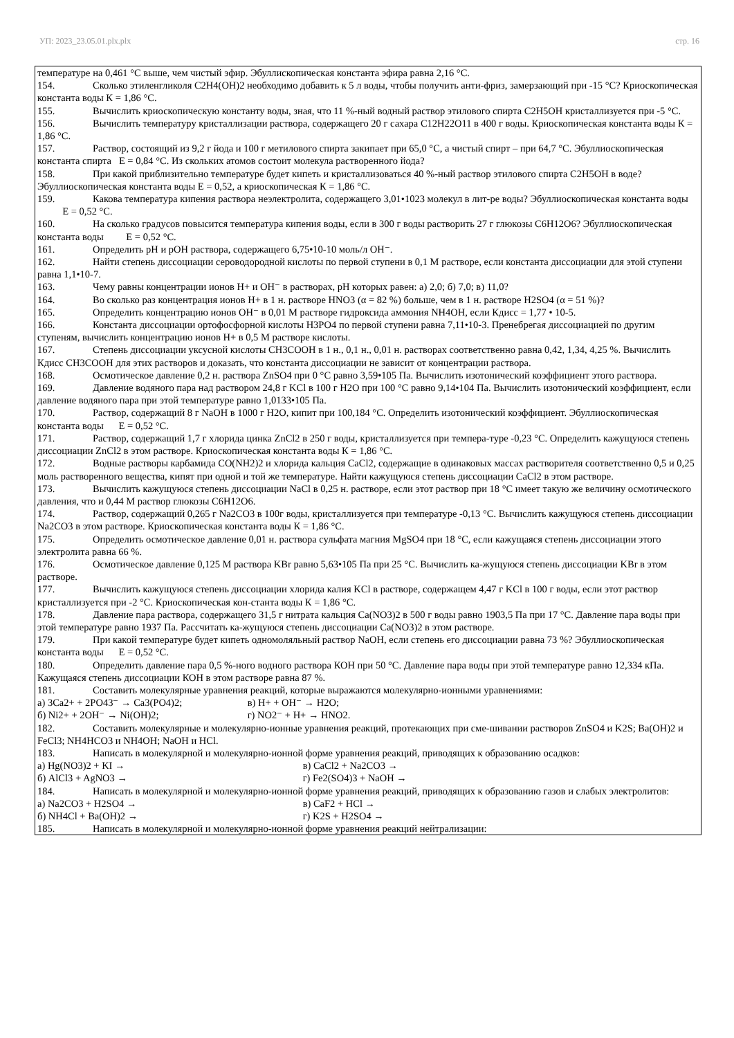УП: 2023_23.05.01.plx.plx стр. 16
температуре на 0,461 °С выше, чем чистый эфир. Эбуллископическая константа эфира равна 2,16 °С.
154. Сколько этиленгликоля С2Н4(ОН)2 необходимо добавить к 5 л воды, чтобы получить анти-фриз, замерзающий при -15 °С? Криоскопическая константа воды К = 1,86 °С.
155. Вычислить криоскопическую константу воды, зная, что 11 %-ный водный раствор этилового спирта С2Н5ОН кристаллизуется при -5 °С.
156. Вычислить температуру кристаллизации раствора, содержащего 20 г сахара С12Н22О11 в 400 г воды. Криоскопическая константа воды К = 1,86 °С.
157. Раствор, состоящий из 9,2 г йода и 100 г метилового спирта закипает при 65,0 °С, а чистый спирт – при 64,7 °С. Эбуллиоскопическая константа спирта Е = 0,84 °С. Из скольких атомов состоит молекула растворенного йода?
158. При какой приблизительно температуре будет кипеть и кристаллизоваться 40 %-ный раствор этилового спирта С2Н5ОН в воде? Эбуллиоскопическая константа воды Е = 0,52, а криоскопическая К = 1,86 °С.
159. Какова температура кипения раствора неэлектролита, содержащего 3,01•1023 молекул в лит-ре воды? Эбуллиоскопическая константа воды Е = 0,52 °С.
160. На сколько градусов повысится температура кипения воды, если в 300 г воды растворить 27 г глюкозы С6Н12О6? Эбуллиоскопическая константа воды Е = 0,52 °С.
161. Определить pH и pOH раствора, содержащего 6,75•10-10 моль/л ОН⁻.
162. Найти степень диссоциации сероводородной кислоты по первой ступени в 0,1 М растворе, если константа диссоциации для этой ступени равна 1,1•10-7.
163. Чему равны концентрации ионов Н+ и ОН⁻ в растворах, pH которых равен: а) 2,0; б) 7,0; в) 11,0?
164. Во сколько раз концентрация ионов Н+ в 1 н. растворе HNO3 (α = 82 %) больше, чем в 1 н. растворе H2SO4 (α = 51 %)?
165. Определить концентрацию ионов ОН⁻ в 0,01 М растворе гидроксида аммония NH4OH, если Кдисс = 1,77 • 10-5.
166. Константа диссоциации ортофосфорной кислоты Н3РО4 по первой ступени равна 7,11•10-3. Пренебрегая диссоциацией по другим ступеням, вычислить концентрацию ионов Н+ в 0,5 М растворе кислоты.
167. Степень диссоциации уксусной кислоты СН3СООН в 1 н., 0,1 н., 0,01 н. растворах соответственно равна 0,42, 1,34, 4,25 %. Вычислить Кдисс СН3СООН для этих растворов и доказать, что константа диссоциации не зависит от концентрации раствора.
168. Осмотическое давление 0,2 н. раствора ZnSO4 при 0 °С равно 3,59•105 Па. Вычислить изотонический коэффициент этого раствора.
169. Давление водяного пара над раствором 24,8 г KCl в 100 г Н2О при 100 °С равно 9,14•104 Па. Вычислить изотонический коэффициент, если давление водяного пара при этой температуре равно 1,0133•105 Па.
170. Раствор, содержащий 8 г NaOH в 1000 г Н2О, кипит при 100,184 °С. Определить изотонический коэффициент. Эбуллиоскопическая константа воды Е = 0,52 °С.
171. Раствор, содержащий 1,7 г хлорида цинка ZnCl2 в 250 г воды, кристаллизуется при темпера-туре -0,23 °С. Определить кажущуюся степень диссоциации ZnCl2 в этом растворе. Криоскопическая константа воды К = 1,86 °С.
172. Водные растворы карбамида CO(NH2)2 и хлорида кальция CaCl2, содержащие в одинаковых массах растворителя соответственно 0,5 и 0,25 моль растворенного вещества, кипят при одной и той же температуре. Найти кажущуюся степень диссоциации CaCl2 в этом растворе.
173. Вычислить кажущуюся степень диссоциации NaCl в 0,25 н. растворе, если этот раствор при 18 °С имеет такую же величину осмотического давления, что и 0,44 М раствор глюкозы С6Н12О6.
174. Раствор, содержащий 0,265 г Na2CO3 в 100г воды, кристаллизуется при температуре -0,13 °С. Вычислить кажущуюся степень диссоциации Na2CO3 в этом растворе. Криоскопическая константа воды К = 1,86 °С.
175. Определить осмотическое давление 0,01 н. раствора сульфата магния MgSO4 при 18 °С, если кажущаяся степень диссоциации этого электролита равна 66 %.
176. Осмотическое давление 0,125 М раствора KBr равно 5,63•105 Па при 25 °С. Вычислить ка-жущуюся степень диссоциации KBr в этом растворе.
177. Вычислить кажущуюся степень диссоциации хлорида калия KCl в растворе, содержащем 4,47 г KCl в 100 г воды, если этот раствор кристаллизуется при -2 °С. Криоскопическая кон-станта воды К = 1,86 °С.
178. Давление пара раствора, содержащего 31,5 г нитрата кальция Ca(NO3)2 в 500 г воды равно 1903,5 Па при 17 °С. Давление пара воды при этой температуре равно 1937 Па. Рассчитать ка-жущуюся степень диссоциации Ca(NO3)2 в этом растворе.
179. При какой температуре будет кипеть одномоляльный раствор NaOH, если степень его диссоциации равна 73 %? Эбуллиоскопическая константа воды Е = 0,52 °С.
180. Определить давление пара 0,5 %-ного водного раствора КОН при 50 °С. Давление пара воды при этой температуре равно 12,334 кПа. Кажущаяся степень диссоциации КОН в этом растворе равна 87 %.
181. Составить молекулярные уравнения реакций, которые выражаются молекулярно-ионными уравнениями:
а) 3Ca2+ + 2PO43⁻ → Ca3(PO4)2; в) H+ + OH⁻ → H2O;
б) Ni2+ + 2OH⁻ → Ni(OH)2; г) NO2⁻ + H+ → HNO2.
182. Составить молекулярные и молекулярно-ионные уравнения реакций, протекающих при сме-шивании растворов ZnSO4 и K2S; Ba(OH)2 и FeCl3; NH4HCO3 и NH4OH; NaOH и HCl.
183. Написать в молекулярной и молекулярно-ионной форме уравнения реакций, приводящих к образованию осадков:
а) Hg(NO3)2 + KI → в) CaCl2 + Na2CO3 →
б) AlCl3 + AgNO3 → г) Fe2(SO4)3 + NaOH →
184. Написать в молекулярной и молекулярно-ионной форме уравнения реакций, приводящих к образованию газов и слабых электролитов:
а) Na2CO3 + H2SO4 → в) CaF2 + HCl →
б) NH4Cl + Ba(OH)2 → г) K2S + H2SO4 →
185. Написать в молекулярной и молекулярно-ионной форме уравнения реакций нейтрализации: